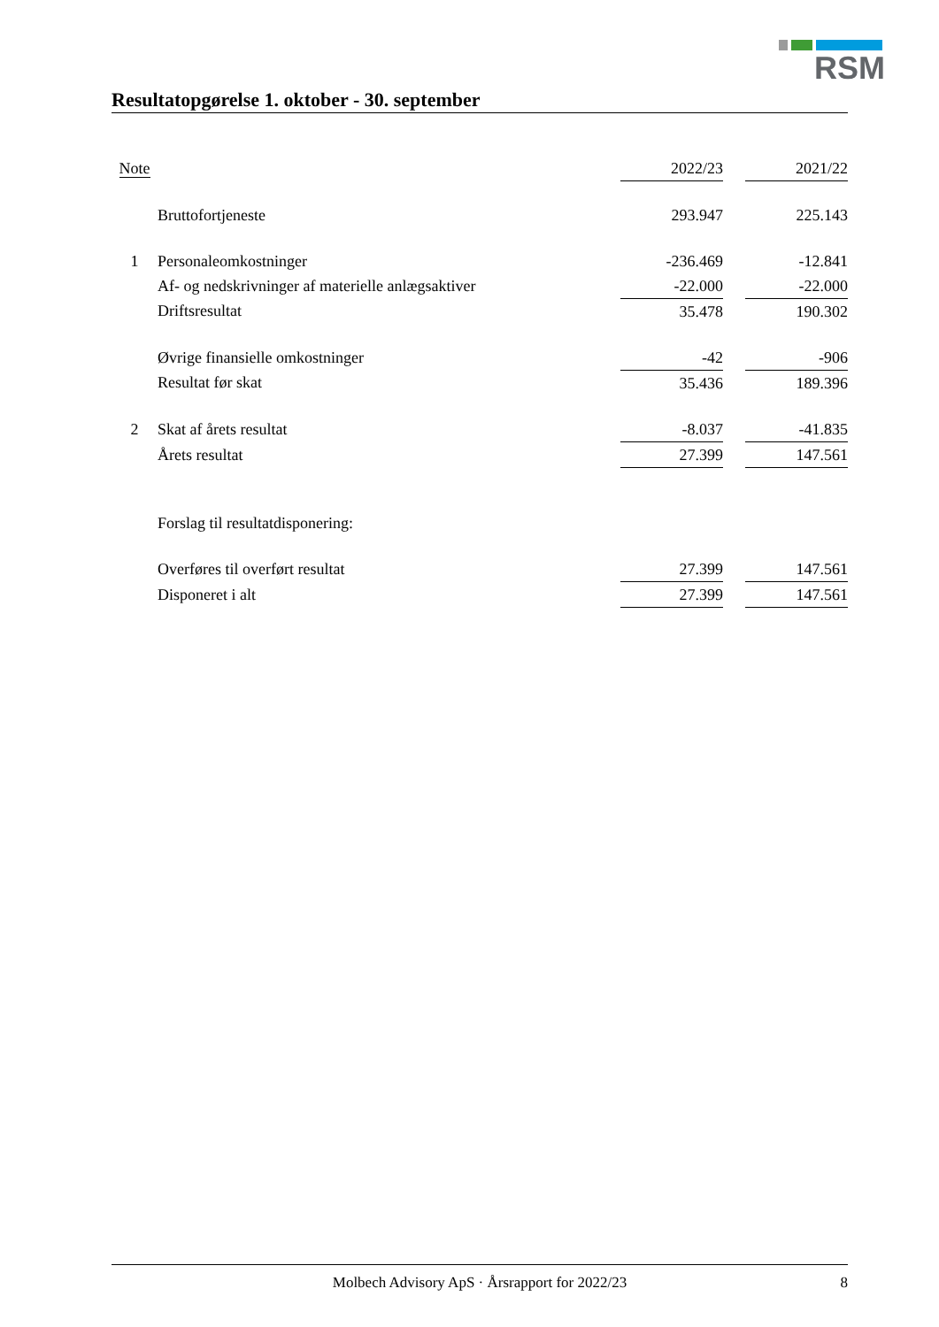RSM
Resultatopgørelse 1. oktober - 30. september
| Note | | 2022/23 | | 2021/22 |
| --- | --- | --- | --- | --- |
| | Bruttofortjeneste | 293.947 | | 225.143 |
| 1 | Personaleomkostninger | -236.469 | | -12.841 |
| | Af- og nedskrivninger af materielle anlægsaktiver | -22.000 | | -22.000 |
| | Driftsresultat | 35.478 | | 190.302 |
| | Øvrige finansielle omkostninger | -42 | | -906 |
| | Resultat før skat | 35.436 | | 189.396 |
| 2 | Skat af årets resultat | -8.037 | | -41.835 |
| | Årets resultat | 27.399 | | 147.561 |
| | Forslag til resultatdisponering: | | | |
| | Overføres til overført resultat | 27.399 | | 147.561 |
| | Disponeret i alt | 27.399 | | 147.561 |
Molbech Advisory ApS · Årsrapport for 2022/23 8